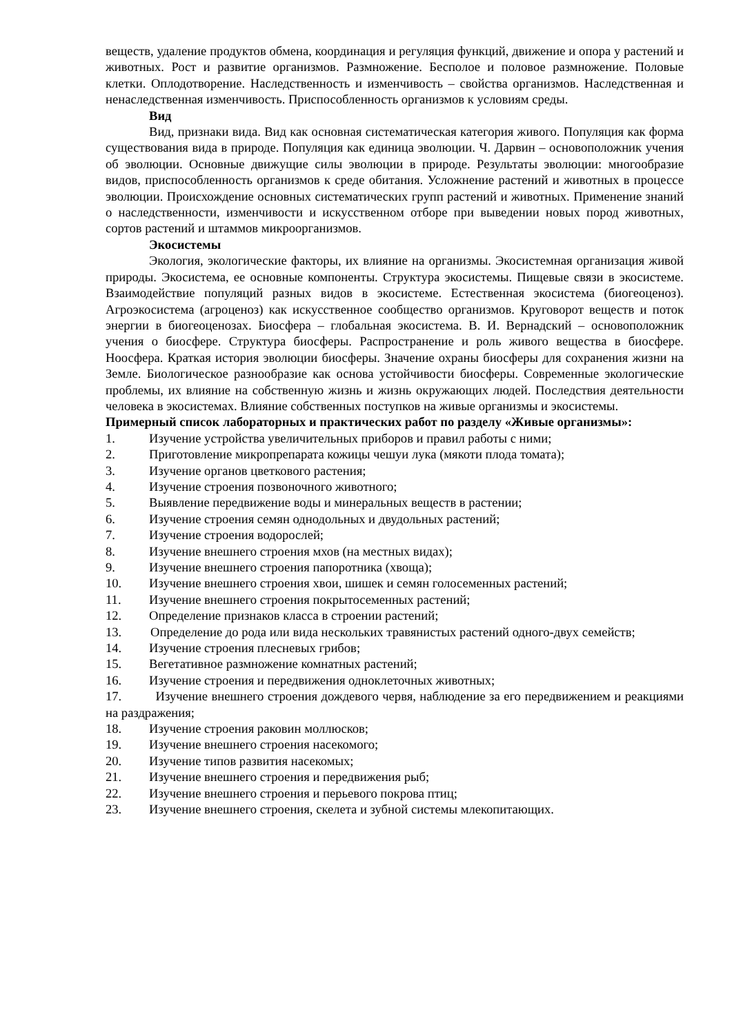веществ, удаление продуктов обмена, координация и регуляция функций, движение и опора у растений и животных. Рост и развитие организмов. Размножение. Бесполое и половое размножение. Половые клетки. Оплодотворение. Наследственность и изменчивость – свойства организмов. Наследственная и ненаследственная изменчивость. Приспособленность организмов к условиям среды.
Вид
Вид, признаки вида. Вид как основная систематическая категория живого. Популяция как форма существования вида в природе. Популяция как единица эволюции. Ч. Дарвин – основоположник учения об эволюции. Основные движущие силы эволюции в природе. Результаты эволюции: многообразие видов, приспособленность организмов к среде обитания. Усложнение растений и животных в процессе эволюции. Происхождение основных систематических групп растений и животных. Применение знаний о наследственности, изменчивости и искусственном отборе при выведении новых пород животных, сортов растений и штаммов микроорганизмов.
Экосистемы
Экология, экологические факторы, их влияние на организмы. Экосистемная организация живой природы. Экосистема, ее основные компоненты. Структура экосистемы. Пищевые связи в экосистеме. Взаимодействие популяций разных видов в экосистеме. Естественная экосистема (биогеоценоз). Агроэкосистема (агроценоз) как искусственное сообщество организмов. Круговорот веществ и поток энергии в биогеоценозах. Биосфера – глобальная экосистема. В. И. Вернадский – основоположник учения о биосфере. Структура биосферы. Распространение и роль живого вещества в биосфере. Ноосфера. Краткая история эволюции биосферы. Значение охраны биосферы для сохранения жизни на Земле. Биологическое разнообразие как основа устойчивости биосферы. Современные экологические проблемы, их влияние на собственную жизнь и жизнь окружающих людей. Последствия деятельности человека в экосистемах. Влияние собственных поступков на живые организмы и экосистемы.
Примерный список лабораторных и практических работ по разделу «Живые организмы»:
1. Изучение устройства увеличительных приборов и правил работы с ними;
2. Приготовление микропрепарата кожицы чешуи лука (мякоти плода томата);
3. Изучение органов цветкового растения;
4. Изучение строения позвоночного животного;
5. Выявление передвижение воды и минеральных веществ в растении;
6. Изучение строения семян однодольных и двудольных растений;
7. Изучение строения водорослей;
8. Изучение внешнего строения мхов (на местных видах);
9. Изучение внешнего строения папоротника (хвоща);
10. Изучение внешнего строения хвои, шишек и семян голосеменных растений;
11. Изучение внешнего строения покрытосеменных растений;
12. Определение признаков класса в строении растений;
13. Определение до рода или вида нескольких травянистых растений одного-двух семейств;
14. Изучение строения плесневых грибов;
15. Вегетативное размножение комнатных растений;
16. Изучение строения и передвижения одноклеточных животных;
17. Изучение внешнего строения дождевого червя, наблюдение за его передвижением и реакциями на раздражения;
18. Изучение строения раковин моллюсков;
19. Изучение внешнего строения насекомого;
20. Изучение типов развития насекомых;
21. Изучение внешнего строения и передвижения рыб;
22. Изучение внешнего строения и перьевого покрова птиц;
23. Изучение внешнего строения, скелета и зубной системы млекопитающих.